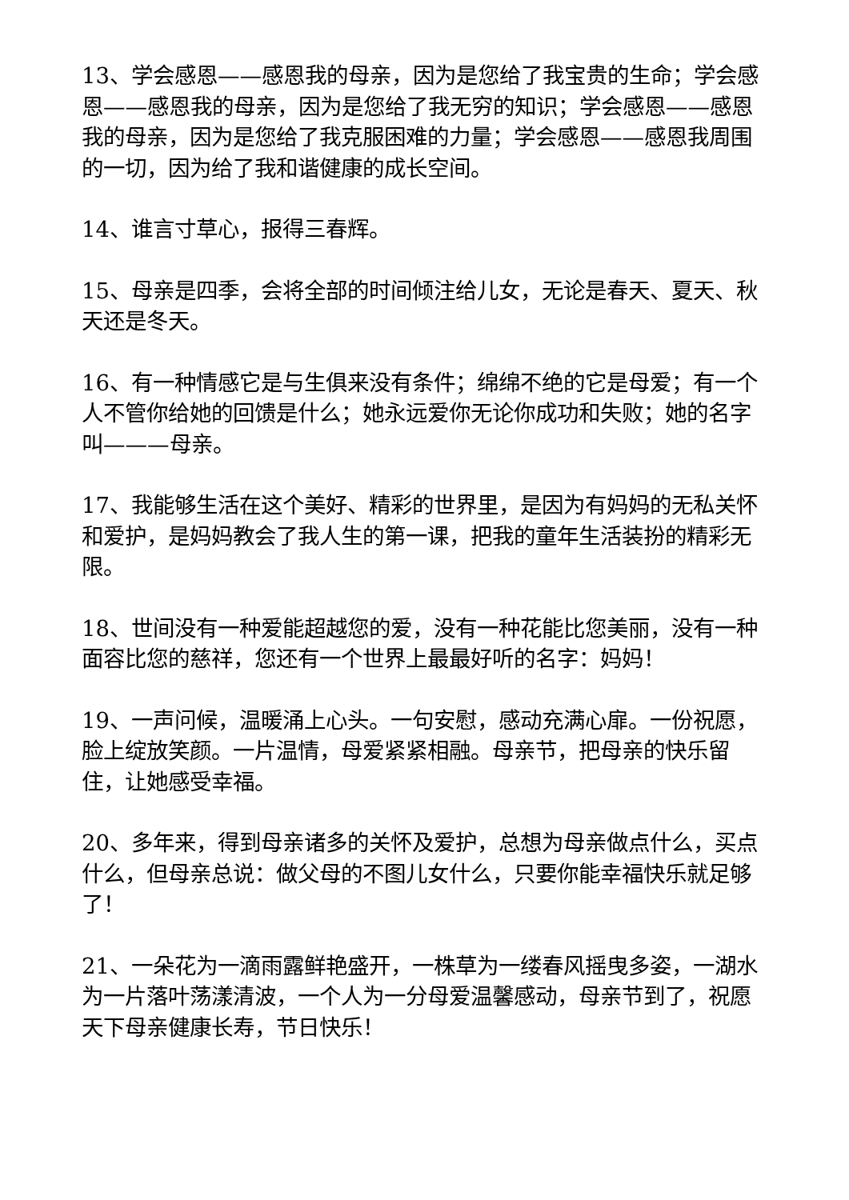13、学会感恩——感恩我的母亲，因为是您给了我宝贵的生命；学会感恩——感恩我的母亲，因为是您给了我无穷的知识；学会感恩——感恩我的母亲，因为是您给了我克服困难的力量；学会感恩——感恩我周围的一切，因为给了我和谐健康的成长空间。
14、谁言寸草心，报得三春辉。
15、母亲是四季，会将全部的时间倾注给儿女，无论是春天、夏天、秋天还是冬天。
16、有一种情感它是与生俱来没有条件；绵绵不绝的它是母爱；有一个人不管你给她的回馈是什么；她永远爱你无论你成功和失败；她的名字叫———母亲。
17、我能够生活在这个美好、精彩的世界里，是因为有妈妈的无私关怀和爱护，是妈妈教会了我人生的第一课，把我的童年生活装扮的精彩无限。
18、世间没有一种爱能超越您的爱，没有一种花能比您美丽，没有一种面容比您的慈祥，您还有一个世界上最最好听的名字：妈妈！
19、一声问候，温暖涌上心头。一句安慰，感动充满心扉。一份祝愿，脸上绽放笑颜。一片温情，母爱紧紧相融。母亲节，把母亲的快乐留住，让她感受幸福。
20、多年来，得到母亲诸多的关怀及爱护，总想为母亲做点什么，买点什么，但母亲总说：做父母的不图儿女什么，只要你能幸福快乐就足够了！
21、一朵花为一滴雨露鲜艳盛开，一株草为一缕春风摇曳多姿，一湖水为一片落叶荡漾清波，一个人为一分母爱温馨感动，母亲节到了，祝愿天下母亲健康长寿，节日快乐！